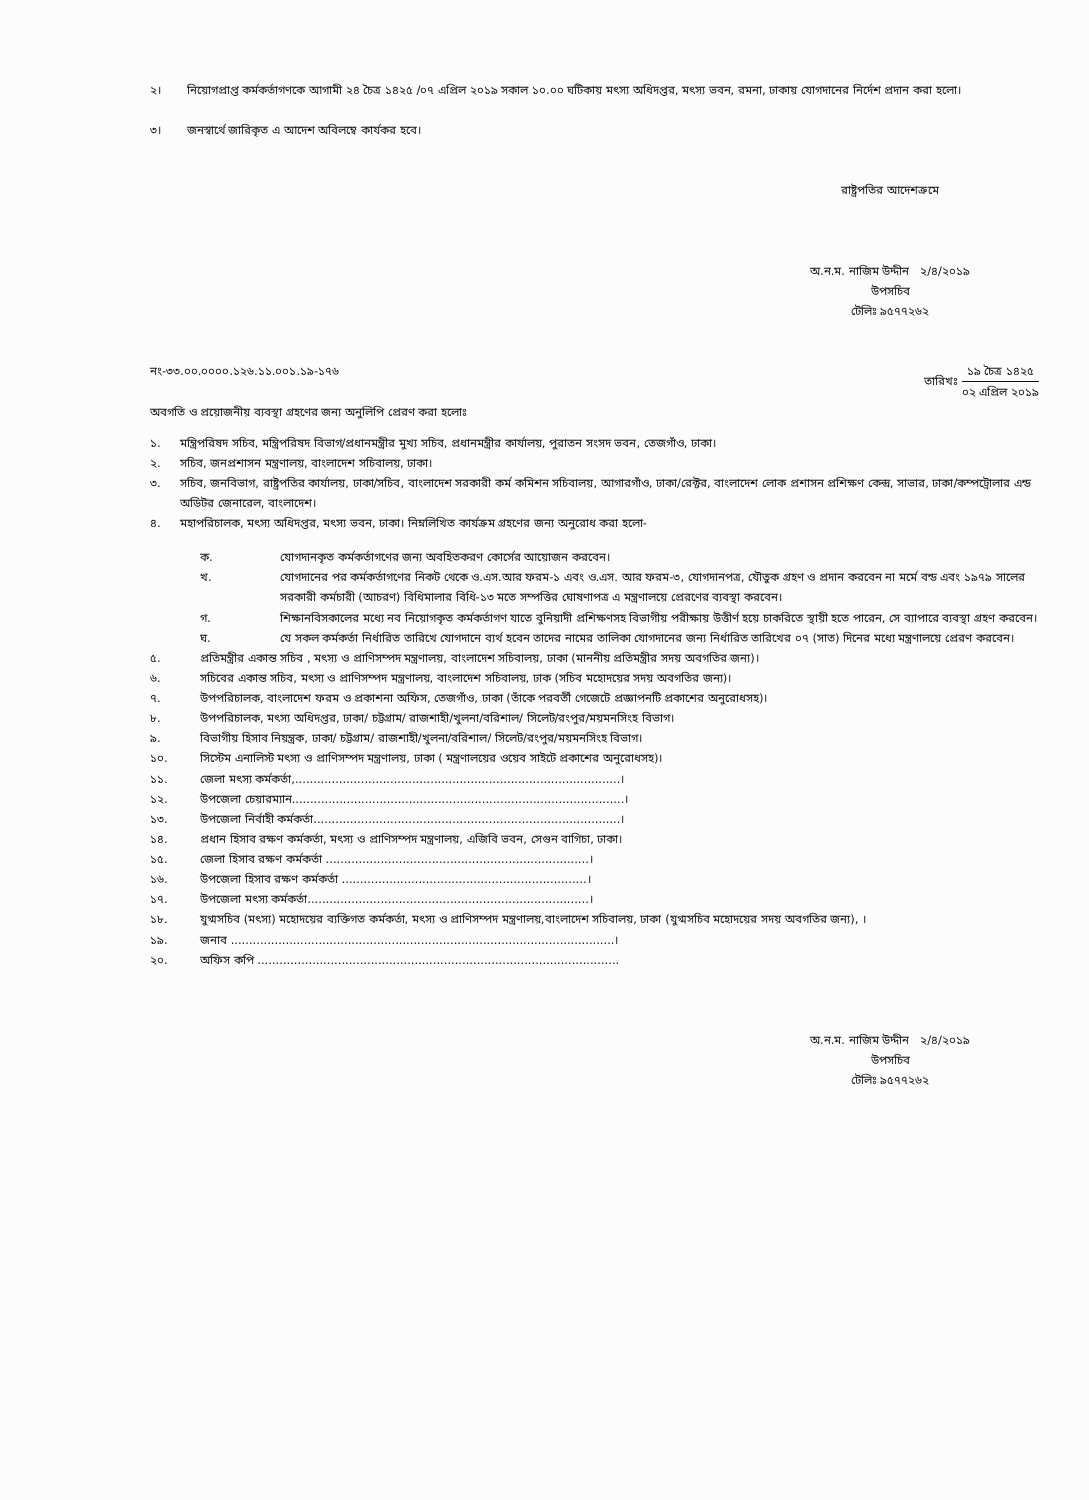২। নিয়োগপ্রাপ্ত কর্মকর্তাগণকে আগামী ২৪ চৈত্র ১৪২৫ /০৭ এপ্রিল ২০১৯ সকাল ১০.০০ ঘটিকায় মৎস্য অধিদপ্তর, মৎস্য ভবন, রমনা, ঢাকায় যোগদানের নির্দেশ প্রদান করা হলো।
৩। জনস্বার্থে জারিকৃত এ আদেশ অবিলম্বে কার্যকর হবে।
রাষ্ট্রপতির আদেশক্রমে
অ.ন.ম. নাজিম উদ্দীন ২/৪/২০১৯
উপসচিব
টেলিঃ ৯৫৭৭২৬২
নং-৩৩.০০.০০০০.১২৬.১১.০০১.১৯-১৭৬ তারিখঃ ১৯ চৈত্র ১৪২৫ ০২ এপ্রিল ২০১৯
অবগতি ও প্রয়োজনীয় ব্যবস্থা গ্রহণের জন্য অনুলিপি প্রেরণ করা হলোঃ
১. মন্ত্রিপরিষদ সচিব, মন্ত্রিপরিষদ বিভাগ/প্রধানমন্ত্রীর মুখ্য সচিব, প্রধানমন্ত্রীর কার্যালয়, পুরাতন সংসদ ভবন, তেজগাঁও, ঢাকা।
২. সচিব, জনপ্রশাসন মন্ত্রণালয়, বাংলাদেশ সচিবালয়, ঢাকা।
৩. সচিব, জনবিভাগ, রাষ্ট্রপতির কার্যালয়, ঢাকা/সচিব, বাংলাদেশ সরকারী কর্ম কমিশন সচিবালয়, আগারগাঁও, ঢাকা/রেক্টর, বাংলাদেশ লোক প্রশাসন প্রশিক্ষণ কেন্দ্র, সাভার, ঢাকা/কম্পট্রোলার এন্ড অডিটর জেনারেল, বাংলাদেশ।
৪. মহাপরিচালক, মৎস্য অধিদপ্তর, মৎস্য ভবন, ঢাকা। নিম্নলিখিত কার্যক্রম গ্রহণের জন্য অনুরোধ করা হলো-
ক. যোগদানকৃত কর্মকর্তাগণের জন্য অবহিতকরণ কোর্সের আয়োজন করবেন।
খ. যোগদানের পর কর্মকর্তাগণের নিকট থেকে ও.এস.আর ফরম-১ এবং ও.এস. আর ফরম-৩, যোগদানপত্র, যৌতুক গ্রহণ ও প্রদান করবেন না মর্মে বন্ড এবং ১৯৭৯ সালের সরকারী কর্মচারী (আচরণ) বিধিমালার বিধি-১৩ মতে সম্পত্তির ঘোষণাপত্র এ মন্ত্রণালয়ে প্রেরণের ব্যবস্থা করবেন।
গ. শিক্ষানবিসকালের মধ্যে নব নিয়োগকৃত কর্মকর্তাগণ যাতে বুনিয়াদী প্রশিক্ষণসহ বিভাগীয় পরীক্ষায় উত্তীর্ণ হয়ে চাকরিতে স্থায়ী হতে পারেন, সে ব্যাপারে ব্যবস্থা গ্রহণ করবেন।
ঘ. যে সকল কর্মকর্তা নির্ধারিত তারিখে যোগদানে ব্যর্থ হবেন তাদের নামের তালিকা যোগদানের জন্য নির্ধারিত তারিখের ০৭ (সাত) দিনের মধ্যে মন্ত্রণালয়ে প্রেরণ করবেন।
৫. প্রতিমন্ত্রীর একান্ত সচিব , মৎস্য ও প্রাণিসম্পদ মন্ত্রণালয়, বাংলাদেশ সচিবালয়, ঢাকা (মাননীয় প্রতিমন্ত্রীর সদয় অবগতির জন্য)।
৬. সচিবের একান্ত সচিব, মৎস্য ও প্রাণিসম্পদ মন্ত্রণালয়, বাংলাদেশ সচিবালয়, ঢাক (সচিব মহোদয়ের সদয় অবগতির জন্য)।
৭. উপপরিচালক, বাংলাদেশ ফরম ও প্রকাশনা অফিস, তেজগাঁও, ঢাকা (তাঁকে পরবর্তী গেজেটে প্রজ্ঞাপনটি প্রকাশের অনুরোধসহ)।
৮. উপপরিচালক, মৎস্য অধিদপ্তর, ঢাকা/ চট্টগ্রাম/ রাজশাহী/খুলনা/বরিশাল/ সিলেট/রংপুর/ময়মনসিংহ বিভাগ।
৯. বিভাগীয় হিসাব নিয়ন্ত্রক, ঢাকা/ চট্টগ্রাম/ রাজশাহী/খুলনা/বরিশাল/ সিলেট/রংপুর/ময়মনসিংহ বিভাগ।
১০. সিস্টেম এনালিস্ট মৎস্য ও প্রাণিসম্পদ মন্ত্রণালয়, ঢাকা ( মন্ত্রণালয়ের ওয়েব সাইটে প্রকাশের অনুরোধসহ)।
১১. জেলা মৎস্য কর্মকর্তা,.........................................................................................।
১২. উপজেলা চেয়ারম্যান...........................................................................................।
১৩. উপজেলা নির্বাহী কর্মকর্তা....................................................................................।
১৪. প্রধান হিসাব রক্ষণ কর্মকর্তা, মৎস্য ও প্রাণিসম্পদ মন্ত্রণালয়, এজিবি ভবন, সেগুন বাগিচা, ঢাকা।
১৫. জেলা হিসাব রক্ষণ কর্মকর্তা ........................................................................।
১৬. উপজেলা হিসাব রক্ষণ কর্মকর্তা ...................................................................।
১৭. উপজেলা মৎস্য কর্মকর্তা.............................................................................।
১৮. যুগ্মসচিব (মৎস্য) মহোদয়ের ব্যক্তিগত কর্মকর্তা, মৎস্য ও প্রাণিসম্পদ মন্ত্রণালয়,বাংলাদেশ সচিবালয়, ঢাকা (যুগ্মসচিব মহোদয়ের সদয় অবগতির জন্য), ।
১৯. জনাব .........................................................................................................।
২০. অফিস কপি ...................................................................................................
অ.ন.ম. নাজিম উদ্দীন ২/৪/২০১৯
উপসচিব
টেলিঃ ৯৫৭৭২৬২